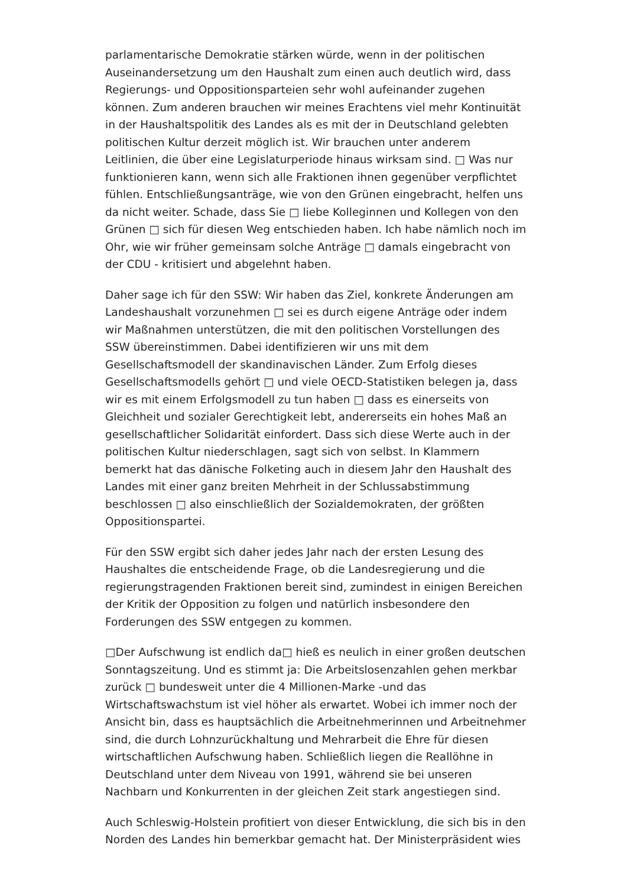parlamentarische Demokratie stärken würde, wenn in der politischen Auseinandersetzung um den Haushalt zum einen auch deutlich wird, dass Regierungs- und Oppositionsparteien sehr wohl aufeinander zugehen können. Zum anderen brauchen wir meines Erachtens viel mehr Kontinuität in der Haushaltspolitik des Landes als es mit der in Deutschland gelebten politischen Kultur derzeit möglich ist. Wir brauchen unter anderem Leitlinien, die über eine Legislaturperiode hinaus wirksam sind. □ Was nur funktionieren kann, wenn sich alle Fraktionen ihnen gegenüber verpflichtet fühlen. Entschließungsanträge, wie von den Grünen eingebracht, helfen uns da nicht weiter. Schade, dass Sie □ liebe Kolleginnen und Kollegen von den Grünen □ sich für diesen Weg entschieden haben. Ich habe nämlich noch im Ohr, wie wir früher gemeinsam solche Anträge □ damals eingebracht von der CDU - kritisiert und abgelehnt haben.
Daher sage ich für den SSW: Wir haben das Ziel, konkrete Änderungen am Landeshaushalt vorzunehmen □ sei es durch eigene Anträge oder indem wir Maßnahmen unterstützen, die mit den politischen Vorstellungen des SSW übereinstimmen. Dabei identifizieren wir uns mit dem Gesellschaftsmodell der skandinavischen Länder. Zum Erfolg dieses Gesellschaftsmodells gehört □ und viele OECD-Statistiken belegen ja, dass wir es mit einem Erfolgsmodell zu tun haben □ dass es einerseits von Gleichheit und sozialer Gerechtigkeit lebt, andererseits ein hohes Maß an gesellschaftlicher Solidarität einfordert. Dass sich diese Werte auch in der politischen Kultur niederschlagen, sagt sich von selbst. In Klammern bemerkt hat das dänische Folketing auch in diesem Jahr den Haushalt des Landes mit einer ganz breiten Mehrheit in der Schlussabstimmung beschlossen □ also einschließlich der Sozialdemokraten, der größten Oppositionspartei.
Für den SSW ergibt sich daher jedes Jahr nach der ersten Lesung des Haushaltes die entscheidende Frage, ob die Landesregierung und die regierungstragenden Fraktionen bereit sind, zumindest in einigen Bereichen der Kritik der Opposition zu folgen und natürlich insbesondere den Forderungen des SSW entgegen zu kommen.
□Der Aufschwung ist endlich da□ hieß es neulich in einer großen deutschen Sonntagszeitung. Und es stimmt ja: Die Arbeitslosenzahlen gehen merkbar zurück □ bundesweit unter die 4 Millionen-Marke -und das Wirtschaftswachstum ist viel höher als erwartet. Wobei ich immer noch der Ansicht bin, dass es hauptsächlich die Arbeitnehmerinnen und Arbeitnehmer sind, die durch Lohnzurückhaltung und Mehrarbeit die Ehre für diesen wirtschaftlichen Aufschwung haben. Schließlich liegen die Reallöhne in Deutschland unter dem Niveau von 1991, während sie bei unseren Nachbarn und Konkurrenten in der gleichen Zeit stark angestiegen sind.
Auch Schleswig-Holstein profitiert von dieser Entwicklung, die sich bis in den Norden des Landes hin bemerkbar gemacht hat. Der Ministerpräsident wies